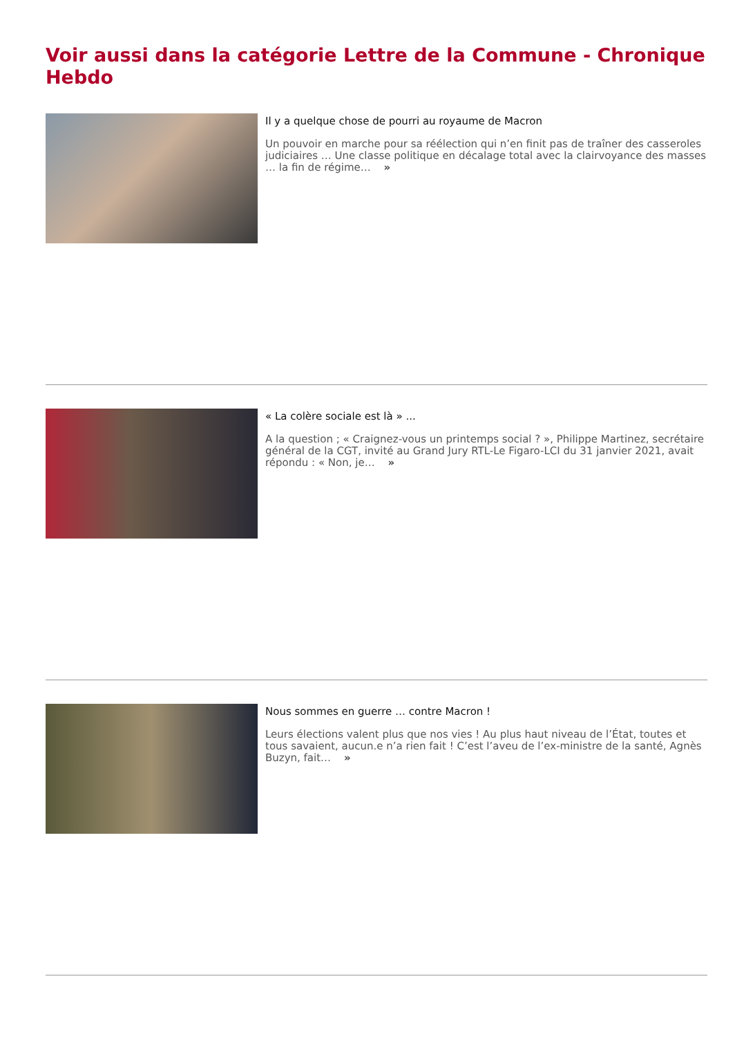Voir aussi dans la catégorie Lettre de la Commune - Chronique Hebdo
Il y a quelque chose de pourri au royaume de Macron
Un pouvoir en marche pour sa réélection qui n’en finit pas de traîner des casseroles judiciaires … Une classe politique en décalage total avec la clairvoyance des masses … la fin de régime… »
« La colère sociale est là » ...
A la question ; « Craignez-vous un printemps social ? », Philippe Martinez, secrétaire général de la CGT, invité au Grand Jury RTL-Le Figaro-LCI du 31 janvier 2021, avait répondu : « Non, je… »
Nous sommes en guerre … contre Macron !
Leurs élections valent plus que nos vies ! Au plus haut niveau de l’État, toutes et tous savaient, aucun.e n’a rien fait ! C’est l’aveu de l’ex-ministre de la santé, Agnès Buzyn, fait… »